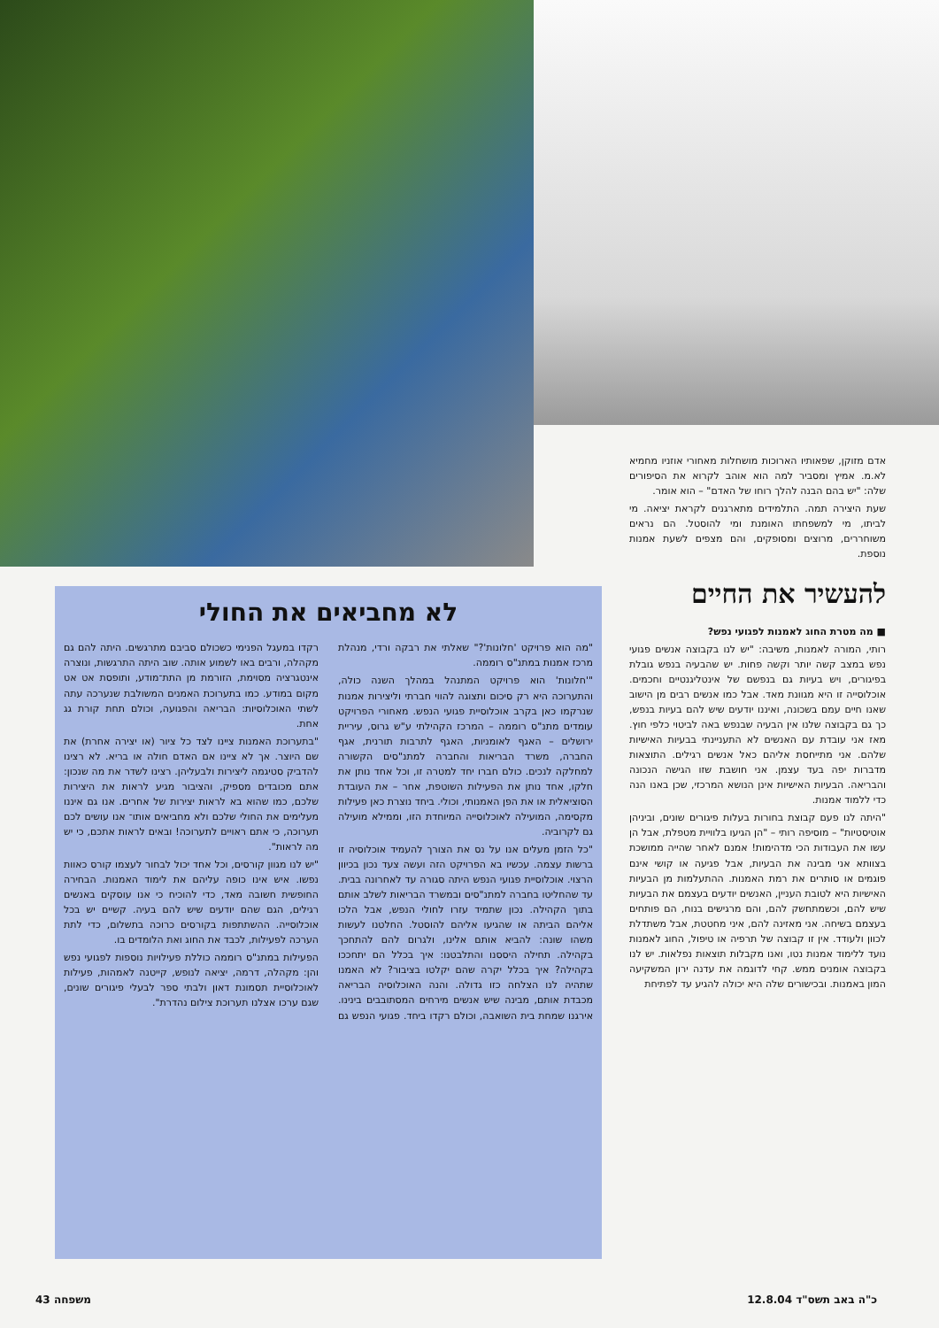אדם מזוקן, שפאותיו הארוכות מושחלות מאחורי אוזניו מחמיא לא.מ. אמיץ ומסביר למה הוא אוהב לקרוא את הסיפורים שלה: "יש בהם הבנה להלך רוחו של האדם" – הוא אומר.
שעת היצירה תמה. התלמידים מתארגנים לקראת יציאה. מי לביתו, מי למשפחתו האומנת ומי להוסטל. הם נראים משוחררים, מרוצים ומסופקים, והם מצפים לשעת אמנות נוספת.
להעשיר את החיים
■ מה מטרת החוג לאמנות לפגועי נפש?
רותי, המורה לאמנות, משיבה: "יש לנו בקבוצה אנשים פגועי נפש במצב קשה יותר וקשה פחות. יש שהבעיה בנפש גובלת בפיגורים, ויש בעיות גם בנפשם של אינטליגנטיים וחכמים. אוכלוסייה זו היא מגוונת מאד. אבל כמו אנשים רבים מן הישוב שאנו חיים עמם בשכונה, ואיננו יודעים שיש להם בעיות בנפש, כך גם בקבוצה שלנו אין הבעיה שבנפש באה לביטוי כלפי חוץ. מאז אני עובדת עם האנשים לא התעניינתי בבעיות האישיות שלהם. אני מתייחסת אליהם כאל אנשים רגילים. התוצאות מדברות יפה בעד עצמן. אני חושבת שזו הגישה הנכונה והבריאה. הבעיות האישיות אינן הנושא המרכזי, שכן באנו הנה כדי ללמוד אמנות.
"היתה לנו פעם קבוצת בחורות בעלות פיגורים שונים, וביניהן אוטיסטיות" – מוסיפה רותי – "הן הגיעו בלוויית מטפלת, אבל הן עשו את העבודות הכי מדהימות! אמנם לאחר שהייה ממושכת בצוותא אני מבינה את הבעיות, אבל פגיעה או קושי אינם פוגמים או סותרים את רמת האמנות. ההתעלמות מן הבעיות האישיות היא לטובת העניין, האנשים יודעים בעצמם את הבעיות שיש להם, וכשמתחשק להם, והם מרגישים בנוח, הם פותחים בעצמם בשיחה. אני מאזינה להם, איני מחטטת, אבל משתדלת לכוון ולעודד. אין זו קבוצה של תרפיה או טיפול, החוג לאמנות נועד ללימוד אמנות נטו, ואנו מקבלות תוצאות נפלאות. יש לנו בקבוצה אומנים ממש. קחי לדוגמה את עדנה ירון המשקיעה המון באמנות. ובכישורים שלה היא יכולה להגיע עד לפתיחת
לא מחביאים את החולי
"מה הוא פרויקט 'חלונות'?" שאלתי את רבקה ורדי, מנהלת מרכז אמנות במתנ"ס רוממה.
"'חלונות' הוא פרויקט המתנהל במהלך השנה כולה, והתערוכה היא רק סיכום ותצוגה להווי חברתי וליצירות אמנות שנרקמו כאן בקרב אוכלוסיית פגועי הנפש. מאחורי הפרויקט עומדים מתנ"ס רוממה – המרכז הקהילתי ע"ש גרוס, עיריית ירושלים – האגף לאומניות, האגף לתרבות תורנית, אגף החברה, משרד הבריאות והחברה למתנ"סים הקשורה למחלקה לנכים. כולם חברו יחד למטרה זו, וכל אחד נותן את חלקו, אחד נותן את הפעילות השוטפת, אחר – את העובדת הסוציאלית או את הפן האמנותי, וכולי. ביחד נוצרת כאן פעילות מקסימה, המועילה לאוכלוסייה המיוחדת הזו, וממילא מועילה גם לקרוביה.
"כל הזמן מעלים אנו על נס את הצורך להעמיד אוכלוסיה זו ברשות עצמה. עכשיו בא הפרויקט הזה ועשה צעד נכון בכיוון הרצוי. אוכלוסיית פגועי הנפש היתה סגורה עד לאחרונה בבית. עד שהחליטו בחברה למתנ"סים ובמשרד הבריאות לשלב אותם בתוך הקהילה. נכון שתמיד עזרו לחולי הנפש, אבל הלכו אליהם הביתה או שהגיעו אליהם להוסטל. החלטנו לעשות משהו שונה: להביא אותם אלינו, ולגרום להם להתחכך בקהילה. תחילה היססנו והתלבטנו: איך בכלל הם יתחככו בקהילה? איך בכלל יקרה שהם יקלטו בציבור? לא האמנו שתהיה לנו הצלחה כזו גדולה. והנה האוכלוסיה הבריאה מכבדת אותם, מבינה שיש אנשים מירחים המסתובבים בינינו. אירגנו שמחת בית השואבה, וכולם רקדו ביחד. פגועי הנפש גם רקדו במעגל הפנימי כשכולם סביבם מתרגשים. היתה להם גם מקהלה, ורבים באו לשמוע אותה. שוב היתה התרגשות, ונוצרה אינטגרציה מסוימת, הזורמת מן התת־מודע, ותופסת אט אט מקום במודע. כמו בתערוכת האמנים המשולבת שנערכה עתה לשתי האוכלוסיות: הבריאה והפגועה, וכולם תחת קורת גג אחת.
"בתערוכת האמנות ציינו לצד כל ציור (או יצירה אחרת) את שם היוצר. אך לא ציינו אם האדם חולה או בריא. לא רצינו להדביק סטיגמה ליצירות ולבעליהן. רצינו לשדר את מה שנכון: אתם מכובדים מספיק, והציבור מגיע לראות את היצירות שלכם, כמו שהוא בא לראות יצירות של אחרים. אנו גם איננו מעלימים את החולי שלכם ולא מחביאים אותו־ אנו עושים לכם תערוכה, כי אתם ראויים לתערוכה! ובאים לראות אתכם, כי יש מה לראות".
"יש לנו מגוון קורסים, וכל אחד יכול לבחור לעצמו קורס כאוות נפשו. איש אינו כופה עליהם את לימוד האמנות. הבחירה החופשית חשובה מאד, כדי להוכיח כי אנו עוסקים באנשים רגילים, הגם שהם יודעים שיש להם בעיה. קשיים יש בכל אוכלוסייה. ההשתתפות בקורסים כרוכה בתשלום, כדי לתת הערכה לפעילות, לכבד את החוג ואת הלומדים בו.
הפעילות במתנ"ס רוממה כוללת פעילויות נוספות לפגועי נפש והן: מקהלה, דרמה, יציאה לנופש, קייטנה לאמהות, פעילות לאוכלוסיית תסמונת דאון ולבתי ספר לבעלי פיגורים שונים, שגם ערכו אצלנו תערוכת צילום נהדרת".
כ"ה באב תשס"ד 12.8.04 משפחה 43